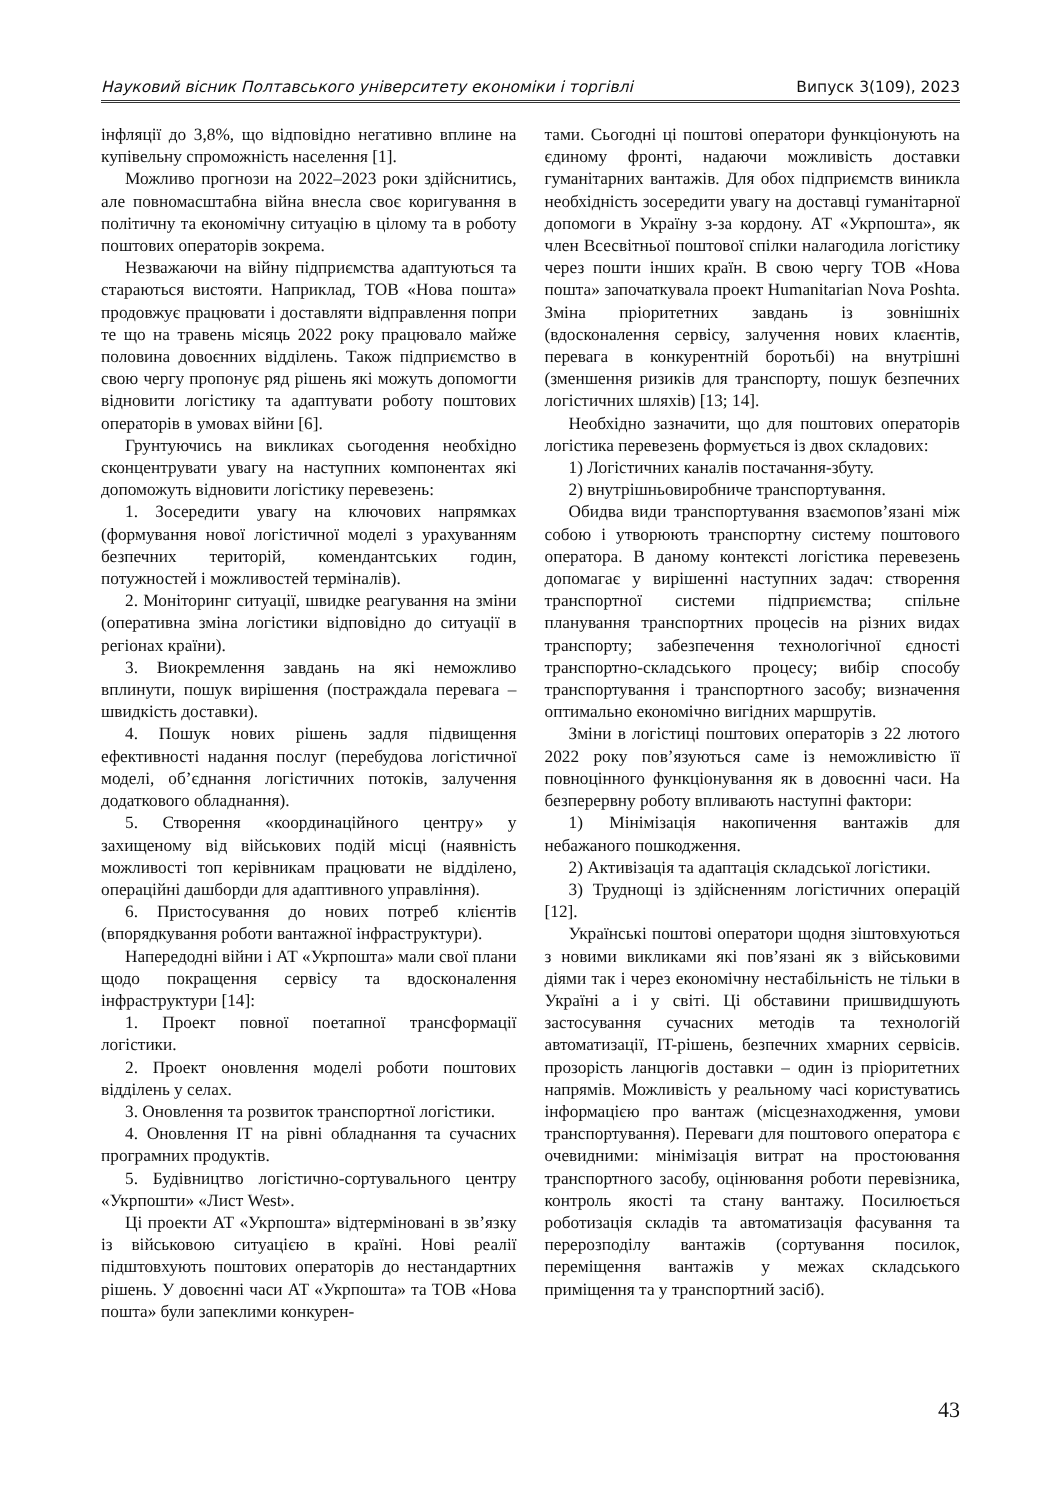Науковий вісник Полтавського університету економіки і торгівлі Випуск 3(109), 2023
інфляції до 3,8%, що відповідно негативно вплине на купівельну спроможність населення [1].
Можливо прогнози на 2022–2023 роки здійснитись, але повномасштабна війна внесла своє коригування в політичну та економічну ситуацію в цілому та в роботу поштових операторів зокрема.
Незважаючи на війну підприємства адаптуються та стараються вистояти. Наприклад, ТОВ «Нова пошта» продовжує працювати і доставляти відправлення попри те що на травень місяць 2022 року працювало майже половина довоєнних відділень. Також підприємство в свою чергу пропонує ряд рішень які можуть допомогти відновити логістику та адаптувати роботу поштових операторів в умовах війни [6].
Грунтуючись на викликах сьогодення необхідно сконцентрувати увагу на наступних компонентах які допоможуть відновити логістику перевезень:
1. Зосередити увагу на ключових напрямках (формування нової логістичної моделі з урахуванням безпечних територій, комендантських годин, потужностей і можливостей терміналів).
2. Моніторинг ситуації, швидке реагування на зміни (оперативна зміна логістики відповідно до ситуації в регіонах країни).
3. Виокремлення завдань на які неможливо вплинути, пошук вирішення (постраждала перевага – швидкість доставки).
4. Пошук нових рішень задля підвищення ефективності надання послуг (перебудова логістичної моделі, об’єднання логістичних потоків, залучення додаткового обладнання).
5. Створення «координаційного центру» у захищеному від військових подій місці (наявність можливості топ керівникам працювати не відділено, операційні дашборди для адаптивного управління).
6. Пристосування до нових потреб клієнтів (впорядкування роботи вантажної інфраструктури).
Напередодні війни і АТ «Укрпошта» мали свої плани щодо покращення сервісу та вдосконалення інфраструктури [14]:
1. Проект повної поетапної трансформації логістики.
2. Проект оновлення моделі роботи поштових відділень у селах.
3. Оновлення та розвиток транспортної логістики.
4. Оновлення IT на рівні обладнання та сучасних програмних продуктів.
5. Будівництво логістично-сортувального центру «Укрпошти» «Лист West».
Ці проекти АТ «Укрпошта» відтерміновані в зв’язку із військовою ситуацією в країні. Нові реалії підштовхують поштових операторів до нестандартних рішень. У довоєнні часи АТ «Укрпошта» та ТОВ «Нова пошта» були запеклими конкурен-
тами. Сьогодні ці поштові оператори функціонують на єдиному фронті, надаючи можливість доставки гуманітарних вантажів. Для обох підприємств виникла необхідність зосередити увагу на доставці гуманітарної допомоги в Україну з-за кордону. АТ «Укрпошта», як член Всесвітньої поштової спілки налагодила логістику через пошти інших країн. В свою чергу ТОВ «Нова пошта» започаткувала проект Humanitarian Nova Poshta. Зміна пріоритетних завдань із зовнішніх (вдосконалення сервісу, залучення нових клаєнтів, перевага в конкурентній боротьбі) на внутрішні (зменшення ризиків для транспорту, пошук безпечних логістичних шляхів) [13; 14].
Необхідно зазначити, що для поштових операторів логістика перевезень формується із двох складових:
1) Логістичних каналів постачання-збуту.
2) внутрішньовиробниче транспортування.
Обидва види транспортування взаємопов’язані між собою і утворюють транспортну систему поштового оператора. В даному контексті логістика перевезень допомагає у вирішенні наступних задач: створення транспортної системи підприємства; спільне планування транспортних процесів на різних видах транспорту; забезпечення технологічної єдності транспортно-складського процесу; вибір способу транспортування і транспортного засобу; визначення оптимально економічно вигідних маршрутів.
Зміни в логістиці поштових операторів з 22 лютого 2022 року пов’язуються саме із неможливістю її повноцінного функціонування як в довоєнні часи. На безперервну роботу впливають наступні фактори:
1) Мінімізація накопичення вантажів для небажаного пошкодження.
2) Активізація та адаптація складської логістики.
3) Труднощі із здійсненням логістичних операцій [12].
Українські поштові оператори щодня зіштовхуються з новими викликами які пов’язані як з військовими діями так і через економічну нестабільність не тільки в Україні а і у світі. Ці обставини пришвидшують застосування сучасних методів та технологій автоматизації, IT-рішень, безпечних хмарних сервісів. прозорість ланцюгів доставки – один із пріоритетних напрямів. Можливість у реальному часі користуватись інформацією про вантаж (місцезнаходження, умови транспортування). Переваги для поштового оператора є очевидними: мінімізація витрат на простоювання транспортного засобу, оцінювання роботи перевізника, контроль якості та стану вантажу. Посилюється роботизація складів та автоматизація фасування та перерозподілу вантажів (сортування посилок, переміщення вантажів у межах складського приміщення та у транспортний засіб).
43